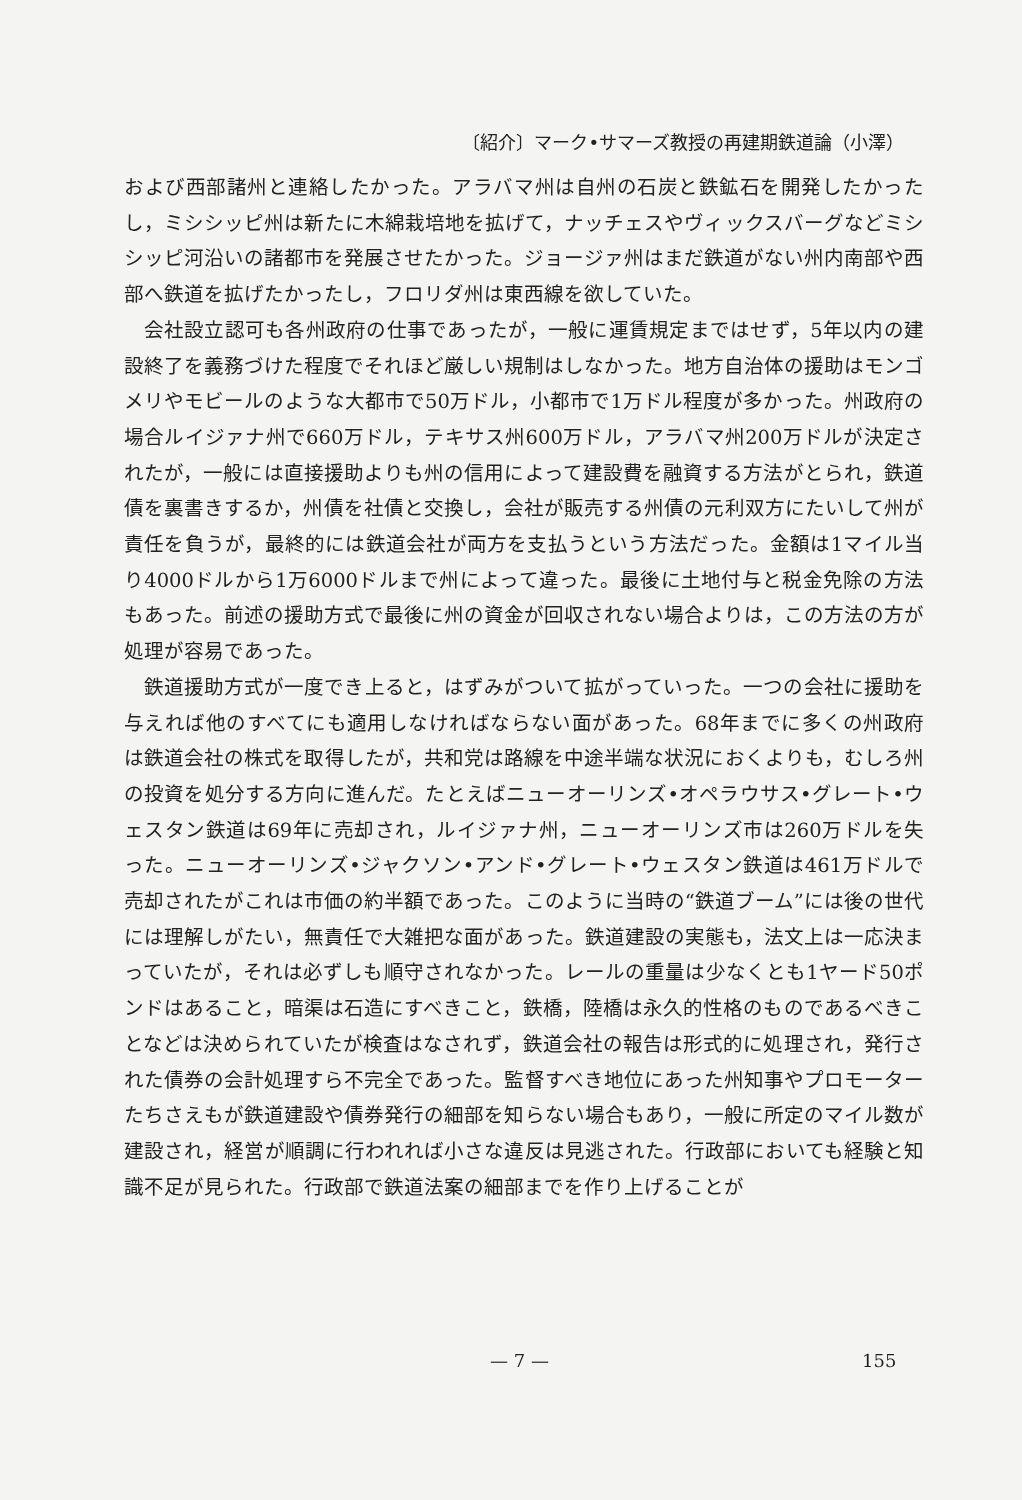〔紹介〕マーク•サマーズ教授の再建期鉄道論（小澤）
および西部諸州と連絡したかった。アラバマ州は自州の石炭と鉄鉱石を開発したかったし，ミシシッピ州は新たに木綿栽培地を拡げて，ナッチェスやヴィックスバーグなどミシシッピ河沿いの諸都市を発展させたかった。ジョージァ州はまだ鉄道がない州内南部や西部へ鉄道を拡げたかったし，フロリダ州は東西線を欲していた。
会社設立認可も各州政府の仕事であったが，一般に運賃規定まではせず，5年以内の建設終了を義務づけた程度でそれほど厳しい規制はしなかった。地方自治体の援助はモンゴメリやモビールのような大都市で50万ドル，小都市で1万ドル程度が多かった。州政府の場合ルイジァナ州で660万ドル，テキサス州600万ドル，アラバマ州200万ドルが決定されたが，一般には直接援助よりも州の信用によって建設費を融資する方法がとられ，鉄道債を裏書きするか，州債を社債と交換し，会社が販売する州債の元利双方にたいして州が責任を負うが，最終的には鉄道会社が両方を支払うという方法だった。金額は1マイル当り4000ドルから1万6000ドルまで州によって違った。最後に土地付与と税金免除の方法もあった。前述の援助方式で最後に州の資金が回収されない場合よりは，この方法の方が処理が容易であった。
鉄道援助方式が一度でき上ると，はずみがついて拡がっていった。一つの会社に援助を与えれば他のすべてにも適用しなければならない面があった。68年までに多くの州政府は鉄道会社の株式を取得したが，共和党は路線を中途半端な状況におくよりも，むしろ州の投資を処分する方向に進んだ。たとえばニューオーリンズ•オペラウサス•グレート•ウェスタン鉄道は69年に売却され，ルイジァナ州，ニューオーリンズ市は260万ドルを失った。ニューオーリンズ•ジャクソン•アンド•グレート•ウェスタン鉄道は461万ドルで売却されたがこれは市価の約半額であった。このように当時の“鉄道ブーム”には後の世代には理解しがたい，無責任で大雑把な面があった。鉄道建設の実態も，法文上は一応決まっていたが，それは必ずしも順守されなかった。レールの重量は少なくとも1ヤード50ポンドはあること，暗渠は石造にすべきこと，鉄橋，陸橋は永久的性格のものであるべきことなどは決められていたが検査はなされず，鉄道会社の報告は形式的に処理され，発行された債券の会計処理すら不完全であった。監督すべき地位にあった州知事やプロモーターたちさえもが鉄道建設や債券発行の細部を知らない場合もあり，一般に所定のマイル数が建設され，経営が順調に行われれば小さな違反は見逃された。行政部においても経験と知識不足が見られた。行政部で鉄道法案の細部までを作り上げることが
— 7 — 155